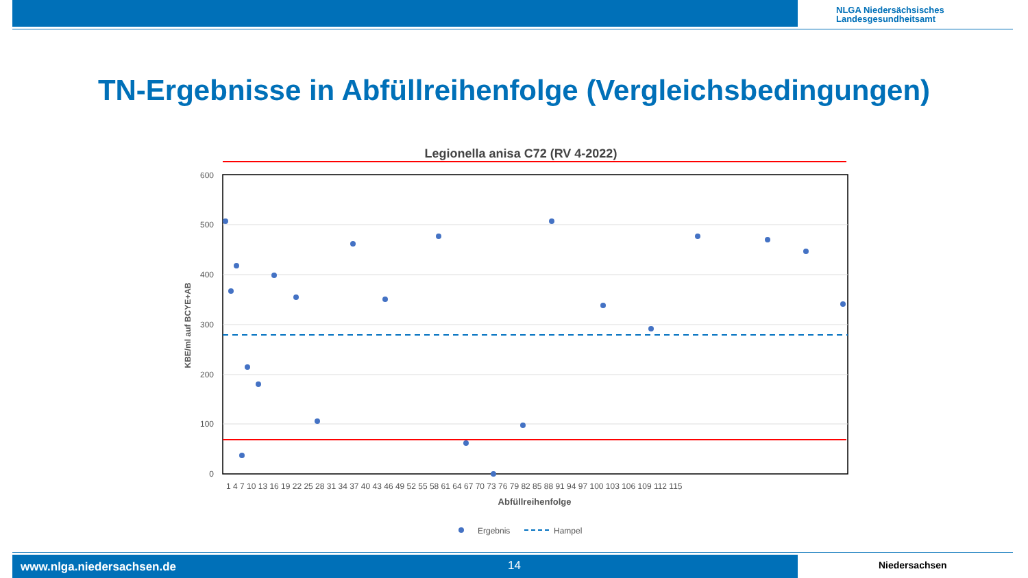NLGA Niedersächsisches
Landesgesundheitsamt
TN-Ergebnisse in Abfüllreihenfolge (Vergleichsbedingungen)
Legionella anisa C72 (RV 4-2022)
600
500
400
300
200
100
0
1 4 7 10 13 16 19 22 25 28 31 34 37 40 43 46 49 52 55 58 61 64 67 70 73 76 79 82 85 88 91 94 97 100 103 106 109 112 115
Abfüllreihenfolge
KBE/ml auf BCYE+AB
Ergebnis
Hampel
www.nlga.niedersachsen.de 14 Niedersachsen